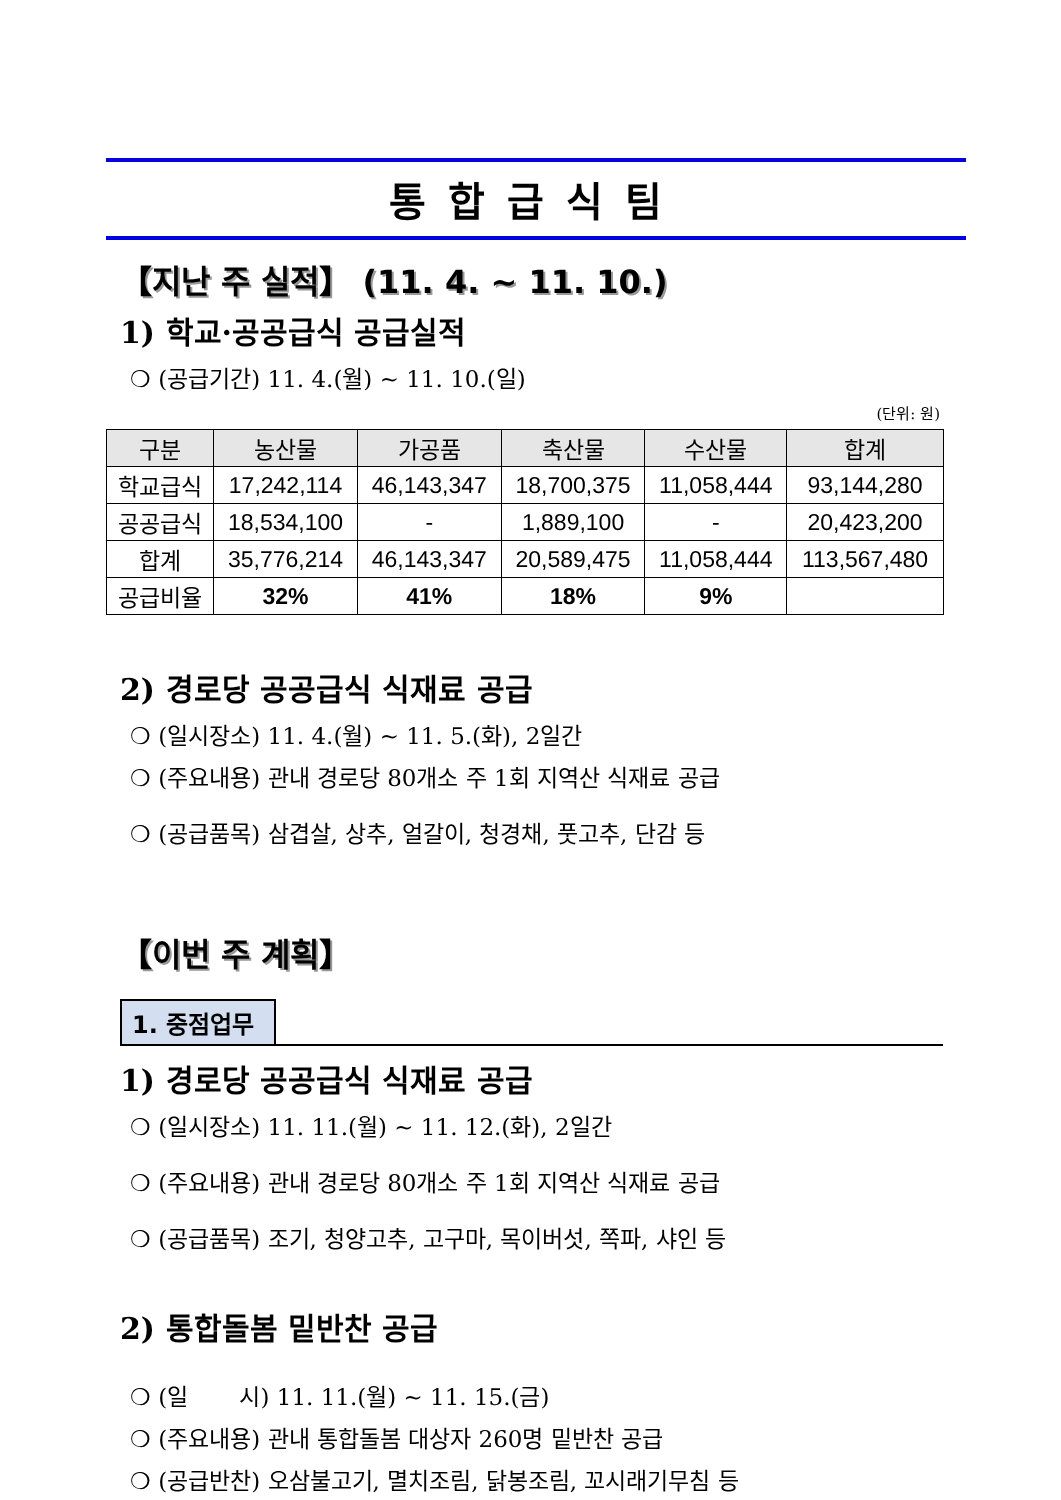통합급식팀
【지난 주 실적】 (11. 4. ~ 11. 10.)
1) 학교·공공급식 공급실적
❍ (공급기간) 11. 4.(월) ~ 11. 10.(일)
(단위: 원)
| 구분 | 농산물 | 가공품 | 축산물 | 수산물 | 합계 |
| --- | --- | --- | --- | --- | --- |
| 학교급식 | 17,242,114 | 46,143,347 | 18,700,375 | 11,058,444 | 93,144,280 |
| 공공급식 | 18,534,100 | - | 1,889,100 | - | 20,423,200 |
| 합계 | 35,776,214 | 46,143,347 | 20,589,475 | 11,058,444 | 113,567,480 |
| 공급비율 | 32% | 41% | 18% | 9% | |
2) 경로당 공공급식 식재료 공급
❍ (일시장소) 11. 4.(월) ~ 11. 5.(화), 2일간
❍ (주요내용) 관내 경로당 80개소 주 1회 지역산 식재료 공급
❍ (공급품목) 삼겹살, 상추, 얼갈이, 청경채, 풋고추, 단감 등
【이번 주 계획】
1. 중점업무
1) 경로당 공공급식 식재료 공급
❍ (일시장소) 11. 11.(월) ~ 11. 12.(화), 2일간
❍ (주요내용) 관내 경로당 80개소 주 1회 지역산 식재료 공급
❍ (공급품목) 조기, 청양고추, 고구마, 목이버섯, 쪽파, 샤인 등
2) 통합돌봄 밑반찬 공급
❍ (일 시) 11. 11.(월) ~ 11. 15.(금)
❍ (주요내용) 관내 통합돌봄 대상자 260명 밑반찬 공급
❍ (공급반찬) 오삼불고기, 멸치조림, 닭봉조림, 꼬시래기무침 등